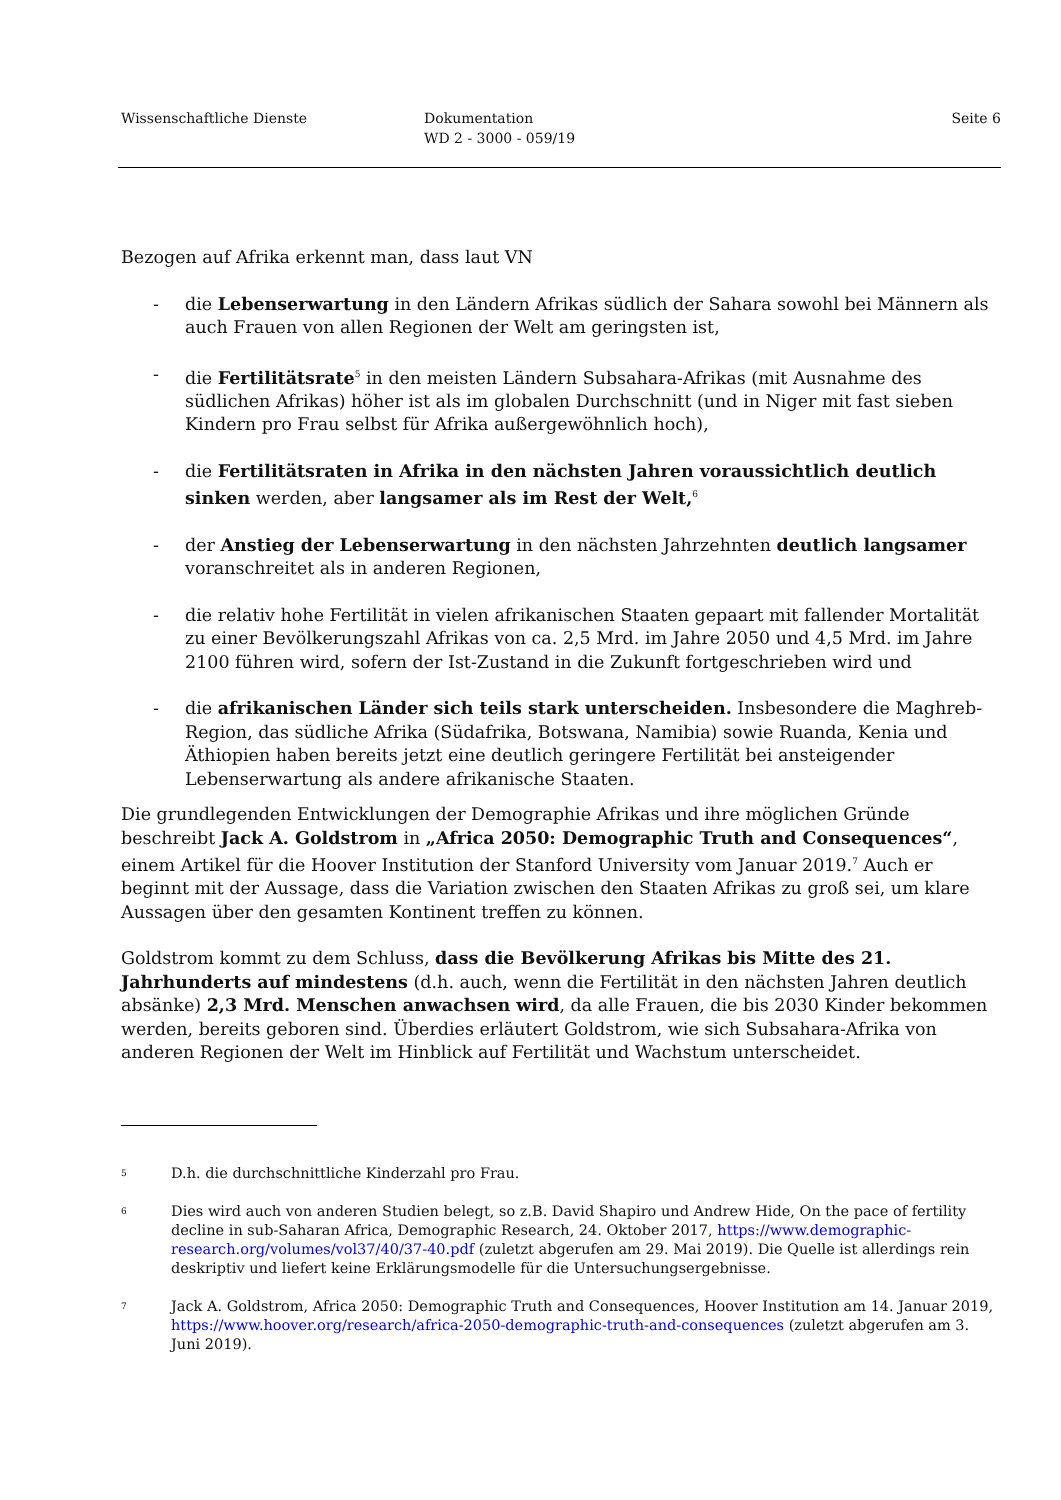Wissenschaftliche Dienste Dokumentation
WD 2 - 3000 - 059/19
Seite 6
Bezogen auf Afrika erkennt man, dass laut VN
- die Lebenserwartung in den Ländern Afrikas südlich der Sahara sowohl bei Männern als auch Frauen von allen Regionen der Welt am geringsten ist,
- die Fertilitätsrate<sup>5</sup> in den meisten Ländern Subsahara-Afrikas (mit Ausnahme des südlichen Afrikas) höher ist als im globalen Durchschnitt (und in Niger mit fast sieben Kindern pro Frau selbst für Afrika außergewöhnlich hoch),
- die Fertilitätsraten in Afrika in den nächsten Jahren voraussichtlich deutlich sinken werden, aber langsamer als im Rest der Welt,<sup>6</sup>
- der Anstieg der Lebenserwartung in den nächsten Jahrzehnten deutlich langsamer voranschreitet als in anderen Regionen,
- die relativ hohe Fertilität in vielen afrikanischen Staaten gepaart mit fallender Mortalität zu einer Bevölkerungszahl Afrikas von ca. 2,5 Mrd. im Jahre 2050 und 4,5 Mrd. im Jahre 2100 führen wird, sofern der Ist-Zustand in die Zukunft fortgeschrieben wird und
- die afrikanischen Länder sich teils stark unterscheiden. Insbesondere die Maghreb-Region, das südliche Afrika (Südafrika, Botswana, Namibia) sowie Ruanda, Kenia und Äthiopien haben bereits jetzt eine deutlich geringere Fertilität bei ansteigender Lebenserwartung als andere afrikanische Staaten.
Die grundlegenden Entwicklungen der Demographie Afrikas und ihre möglichen Gründe beschreibt Jack A. Goldstrom in „Africa 2050: Demographic Truth and Consequences“, einem Artikel für die Hoover Institution der Stanford University vom Januar 2019.<sup>7</sup> Auch er beginnt mit der Aussage, dass die Variation zwischen den Staaten Afrikas zu groß sei, um klare Aussagen über den gesamten Kontinent treffen zu können.
Goldstrom kommt zu dem Schluss, dass die Bevölkerung Afrikas bis Mitte des 21. Jahrhunderts auf mindestens (d.h. auch, wenn die Fertilität in den nächsten Jahren deutlich absänke) 2,3 Mrd. Menschen anwachsen wird, da alle Frauen, die bis 2030 Kinder bekommen werden, bereits geboren sind. Überdies erläutert Goldstrom, wie sich Subsahara-Afrika von anderen Regionen der Welt im Hinblick auf Fertilität und Wachstum unterscheidet.
5 D.h. die durchschnittliche Kinderzahl pro Frau.
6 Dies wird auch von anderen Studien belegt, so z.B. David Shapiro und Andrew Hide, On the pace of fertility decline in sub-Saharan Africa, Demographic Research, 24. Oktober 2017, https://www.demographic-research.org/volumes/vol37/40/37-40.pdf (zuletzt abgerufen am 29. Mai 2019). Die Quelle ist allerdings rein deskriptiv und liefert keine Erklärungsmodelle für die Untersuchungsergebnisse.
7 Jack A. Goldstrom, Africa 2050: Demographic Truth and Consequences, Hoover Institution am 14. Januar 2019, https://www.hoover.org/research/africa-2050-demographic-truth-and-consequences (zuletzt abgerufen am 3. Juni 2019).